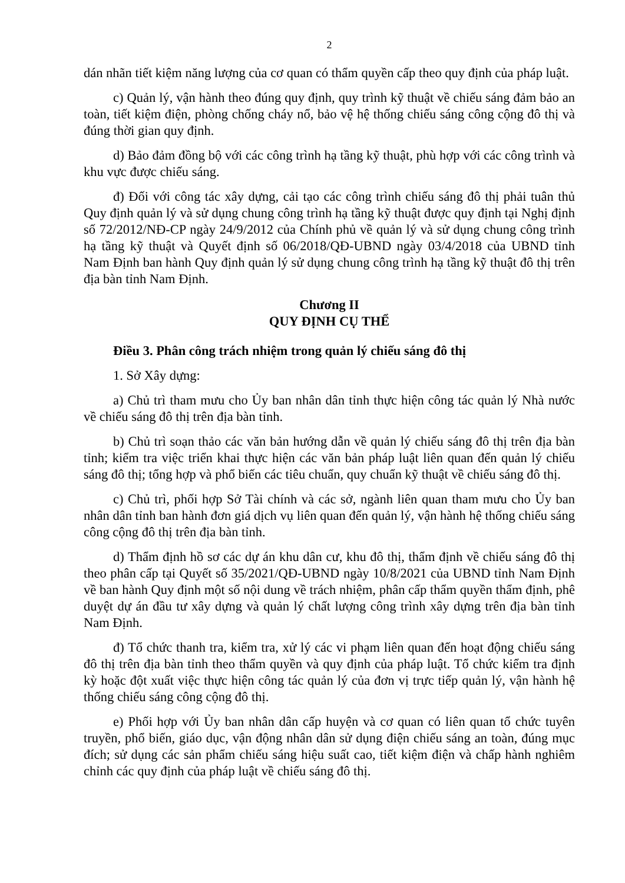2
dán nhãn tiết kiệm năng lượng của cơ quan có thẩm quyền cấp theo quy định của pháp luật.
c) Quản lý, vận hành theo đúng quy định, quy trình kỹ thuật về chiếu sáng đảm bảo an toàn, tiết kiệm điện, phòng chống cháy nổ, bảo vệ hệ thống chiếu sáng công cộng đô thị và đúng thời gian quy định.
d) Bảo đảm đồng bộ với các công trình hạ tầng kỹ thuật, phù hợp với các công trình và khu vực được chiếu sáng.
đ) Đối với công tác xây dựng, cải tạo các công trình chiếu sáng đô thị phải tuân thủ Quy định quản lý và sử dụng chung công trình hạ tầng kỹ thuật được quy định tại Nghị định số 72/2012/NĐ-CP ngày 24/9/2012 của Chính phủ về quản lý và sử dụng chung công trình hạ tầng kỹ thuật và Quyết định số 06/2018/QĐ-UBND ngày 03/4/2018 của UBND tỉnh Nam Định ban hành Quy định quản lý sử dụng chung công trình hạ tầng kỹ thuật đô thị trên địa bàn tỉnh Nam Định.
Chương II
QUY ĐỊNH CỤ THỂ
Điều 3. Phân công trách nhiệm trong quản lý chiếu sáng đô thị
1. Sở Xây dựng:
a) Chủ trì tham mưu cho Ủy ban nhân dân tỉnh thực hiện công tác quản lý Nhà nước về chiếu sáng đô thị trên địa bàn tỉnh.
b) Chủ trì soạn thảo các văn bản hướng dẫn về quản lý chiếu sáng đô thị trên địa bàn tỉnh; kiểm tra việc triển khai thực hiện các văn bản pháp luật liên quan đến quản lý chiếu sáng đô thị; tổng hợp và phổ biến các tiêu chuẩn, quy chuẩn kỹ thuật về chiếu sáng đô thị.
c) Chủ trì, phối hợp Sở Tài chính và các sở, ngành liên quan tham mưu cho Ủy ban nhân dân tỉnh ban hành đơn giá dịch vụ liên quan đến quản lý, vận hành hệ thống chiếu sáng công cộng đô thị trên địa bàn tỉnh.
d) Thẩm định hồ sơ các dự án khu dân cư, khu đô thị, thẩm định về chiếu sáng đô thị theo phân cấp tại Quyết số 35/2021/QĐ-UBND ngày 10/8/2021 của UBND tỉnh Nam Định về ban hành Quy định một số nội dung về trách nhiệm, phân cấp thẩm quyền thẩm định, phê duyệt dự án đầu tư xây dựng và quản lý chất lượng công trình xây dựng trên địa bàn tỉnh Nam Định.
đ) Tổ chức thanh tra, kiểm tra, xử lý các vi phạm liên quan đến hoạt động chiếu sáng đô thị trên địa bàn tỉnh theo thẩm quyền và quy định của pháp luật. Tổ chức kiểm tra định kỳ hoặc đột xuất việc thực hiện công tác quản lý của đơn vị trực tiếp quản lý, vận hành hệ thống chiếu sáng công cộng đô thị.
e) Phối hợp với Ủy ban nhân dân cấp huyện và cơ quan có liên quan tổ chức tuyên truyền, phổ biến, giáo dục, vận động nhân dân sử dụng điện chiếu sáng an toàn, đúng mục đích; sử dụng các sản phẩm chiếu sáng hiệu suất cao, tiết kiệm điện và chấp hành nghiêm chỉnh các quy định của pháp luật về chiếu sáng đô thị.